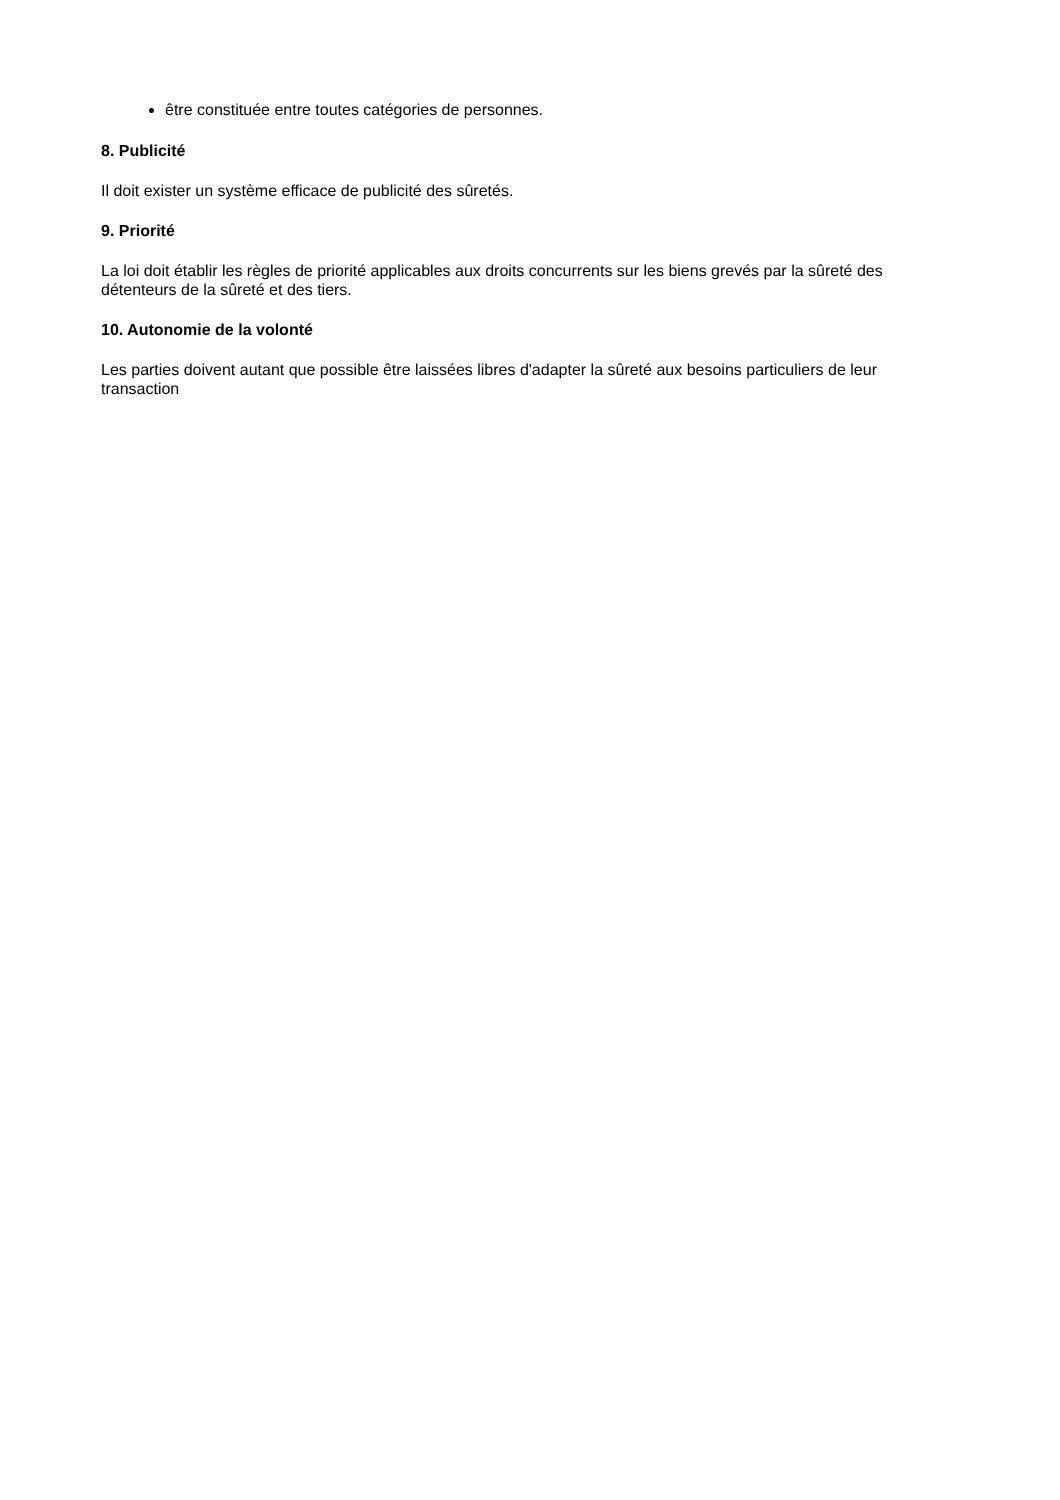être constituée entre toutes catégories de personnes.
8. Publicité
Il doit exister un système efficace de publicité des sûretés.
9. Priorité
La loi doit établir les règles de priorité applicables aux droits concurrents sur les biens grevés par la sûreté des détenteurs de la sûreté et des tiers.
10. Autonomie de la volonté
Les parties doivent autant que possible être laissées libres d'adapter la sûreté aux besoins particuliers de leur transaction